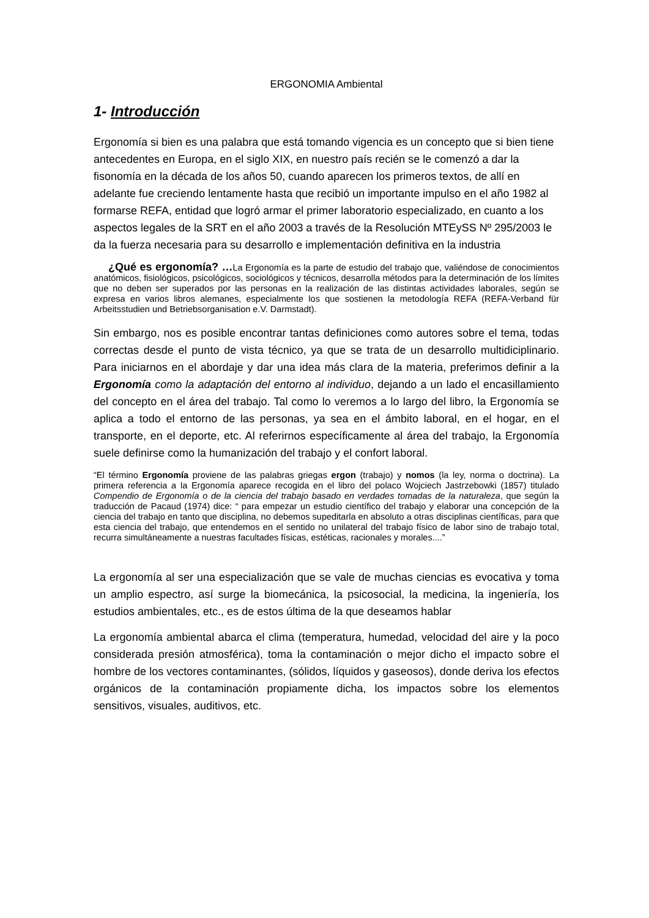ERGONOMIA Ambiental
1- Introducción
Ergonomía si bien es una palabra que está tomando vigencia es un concepto que si bien tiene antecedentes en Europa, en el siglo XIX, en nuestro país recién se le comenzó a dar la fisonomía en la década de los años 50, cuando aparecen los primeros textos, de allí en adelante fue creciendo lentamente hasta que recibió un importante impulso en el año 1982 al formarse REFA, entidad que logró armar el primer laboratorio especializado, en cuanto a los aspectos legales de la SRT en el año 2003 a través de la Resolución MTEySS Nº 295/2003 le da la fuerza necesaria para su desarrollo e implementación definitiva en la industria
¿Qué es ergonomía? …La Ergonomía es la parte de estudio del trabajo que, valiéndose de conocimientos anatómicos, fisiológicos, psicológicos, sociológicos y técnicos, desarrolla métodos para la determinación de los límites que no deben ser superados por las personas en la realización de las distintas actividades laborales, según se expresa en varios libros alemanes, especialmente los que sostienen la metodología REFA (REFA-Verband für Arbeitsstudien und Betriebsorganisation e.V. Darmstadt).
Sin embargo, nos es posible encontrar tantas definiciones como autores sobre el tema, todas correctas desde el punto de vista técnico, ya que se trata de un desarrollo multidiciplinario. Para iniciarnos en el abordaje y dar una idea más clara de la materia, preferimos definir a la Ergonomía como la adaptación del entorno al individuo, dejando a un lado el encasillamiento del concepto en el área del trabajo. Tal como lo veremos a lo largo del libro, la Ergonomía se aplica a todo el entorno de las personas, ya sea en el ámbito laboral, en el hogar, en el transporte, en el deporte, etc. Al referirnos específicamente al área del trabajo, la Ergonomía suele definirse como la humanización del trabajo y el confort laboral.
“El término Ergonomía proviene de las palabras griegas ergon (trabajo) y nomos (la ley, norma o doctrina). La primera referencia a la Ergonomía aparece recogida en el libro del polaco Wojciech Jastrzebowki (1857) titulado Compendio de Ergonomía o de la ciencia del trabajo basado en verdades tomadas de la naturaleza, que según la traducción de Pacaud (1974) dice: “ para empezar un estudio científico del trabajo y elaborar una concepción de la ciencia del trabajo en tanto que disciplina, no debemos supeditarla en absoluto a otras disciplinas científicas, para que esta ciencia del trabajo, que entendemos en el sentido no unilateral del trabajo físico de labor sino de trabajo total, recurra simultáneamente a nuestras facultades físicas, estéticas, racionales y morales....”
La ergonomía al ser una especialización que se vale de muchas ciencias es evocativa y toma un amplio espectro, así surge la biomecánica, la psicosocial, la medicina, la ingeniería, los estudios ambientales, etc., es de estos última de la que deseamos hablar
La ergonomía ambiental abarca el clima (temperatura, humedad, velocidad del aire y la poco considerada presión atmosférica), toma la contaminación o mejor dicho el impacto sobre el hombre de los vectores contaminantes, (sólidos, líquidos y gaseosos), donde deriva los efectos orgánicos de la contaminación propiamente dicha, los impactos sobre los elementos sensitivos, visuales, auditivos, etc.